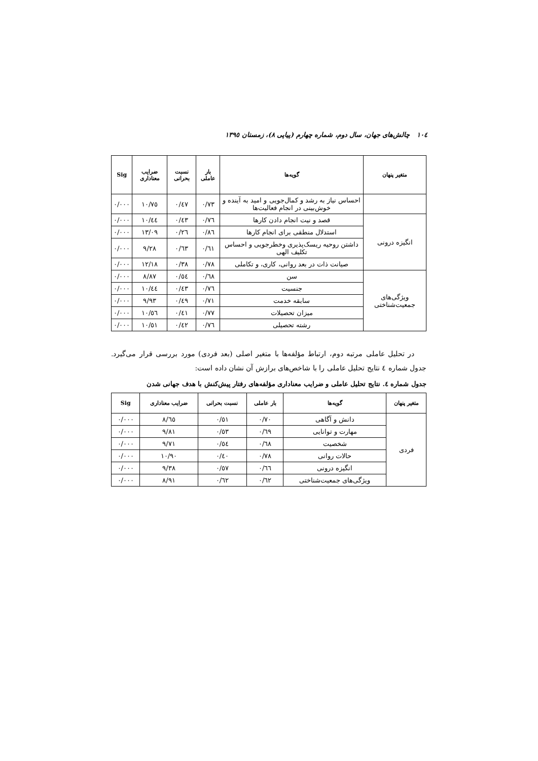١٠٤ چالش‌های جهان، سال دوم، شماره چهارم (پیاپی ٨)، زمستان ١٣٩٥
| متغیر پنهان | گویه‌ها | بار عاملی | نسبت بحرانی | ضرایب معناداری | Sig |
| --- | --- | --- | --- | --- | --- |
| | احساس نیاز به رشد و کمال‌جویی و امید به آینده و خوش‌بینی در انجام فعالیت‌ها | ٠/٧٣ | ٠/٤٧ | ١٠/٧٥ | ٠/٠٠٠ |
| انگیزه درونی | قصد و نیت انجام دادن کارها | ٠/٧٦ | ٠/٤٣ | ١٠/٤٤ | ٠/٠٠٠ |
| | استدلال منطقی برای انجام کارها | ٠/٨٦ | ٠/٢٦ | ١٣/٠٩ | ٠/٠٠٠ |
| | داشتن روحیه ریسک‌پذیری وخطرجویی و احساس تکلیف الهی | ٠/٦١ | ٠/٦٣ | ٩/٢٨ | ٠/٠٠٠ |
| | صیانت ذات در بعد روانی، کاری، و تکاملی | ٠/٧٨ | ٠/٣٨ | ١٢/١٨ | ٠/٠٠٠ |
| ویژگی‌های جمعیت‌شناختی | سن | ٠/٦٨ | ٠/٥٤ | ٨/٨٧ | ٠/٠٠٠ |
| | جنسیت | ٠/٧٦ | ٠/٤٣ | ١٠/٤٤ | ٠/٠٠٠ |
| | سابقه خدمت | ٠/٧١ | ٠/٤٩ | ٩/٩٣ | ٠/٠٠٠ |
| | میزان تحصیلات | ٠/٧٧ | ٠/٤١ | ١٠/٥٦ | ٠/٠٠٠ |
| | رشته تحصیلی | ٠/٧٦ | ٠/٤٢ | ١٠/٥١ | ٠/٠٠٠ |
در تحلیل عاملی مرتبه دوم، ارتباط مؤلفه‌ها با متغیر اصلی (بعد فردی) مورد بررسی قرار می‌گیرد. جدول شماره ٤ نتایج تحلیل عاملی را با شاخص‌های برازش آن نشان داده است:
جدول شماره ٤. نتایج تحلیل عاملی و ضرایب معناداری مؤلفه‌های رفتار پیش‌کنش با هدف جهانی شدن
| متغیر پنهان | گویه‌ها | بار عاملی | نسبت بحرانی | ضرایب معناداری | Sig |
| --- | --- | --- | --- | --- | --- |
| فردی | دانش و آگاهی | ٠/٧٠ | ٠/٥١ | ٨/٦٥ | ٠/٠٠٠ |
| | مهارت و توانایی | ٠/٦٩ | ٠/٥٣ | ٩/٨١ | ٠/٠٠٠ |
| | شخصیت | ٠/٦٨ | ٠/٥٤ | ٩/٧١ | ٠/٠٠٠ |
| | حالات روانی | ٠/٧٨ | ٠/٤٠ | ١٠/٩٠ | ٠/٠٠٠ |
| | انگیزه درونی | ٠/٦٦ | ٠/٥٧ | ٩/٣٨ | ٠/٠٠٠ |
| | ویژگی‌های جمعیت‌شناختی | ٠/٦٢ | ٠/٦٢ | ٨/٩١ | ٠/٠٠٠ |